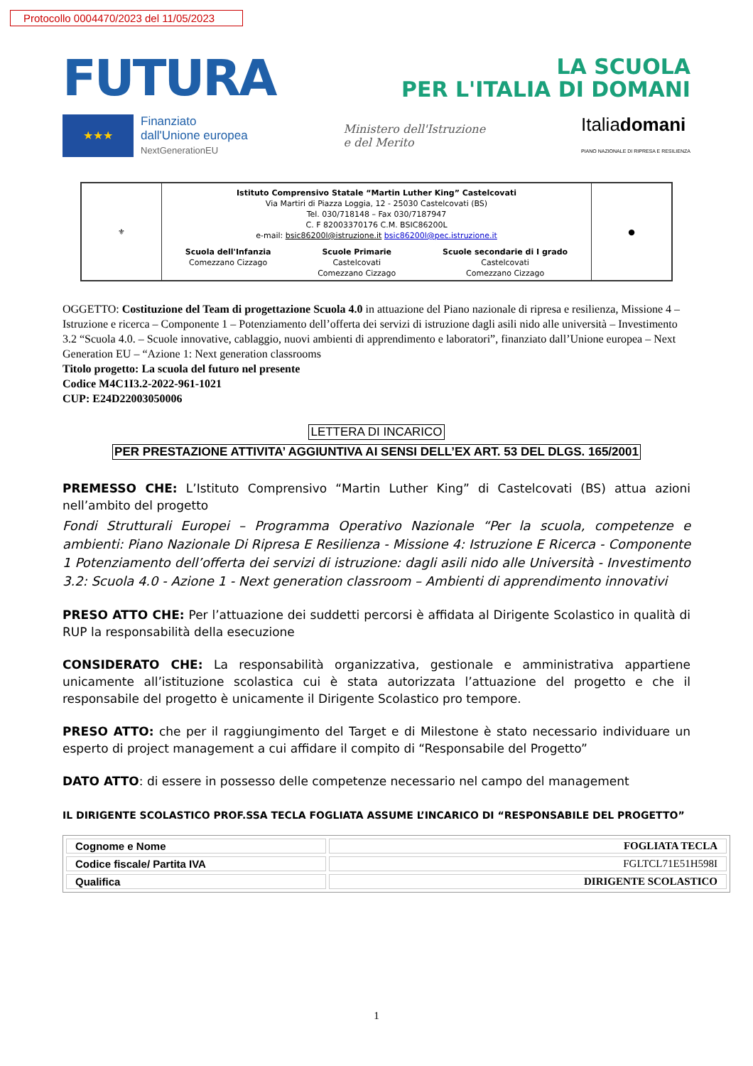Protocollo 0004470/2023 del 11/05/2023
FUTURA
LA SCUOLA
PER L'ITALIA DI DOMANI
★★★
Finanziato
dall'Unione europea
NextGenerationEU
Ministero dell'Istruzione
e del Merito
Italiadomani
PIANO NAZIONALE DI RIPRESA E RESILIENZA
⚜
Istituto Comprensivo Statale “Martin Luther King” Castelcovati
Via Martiri di Piazza Loggia, 12 - 25030 Castelcovati (BS)
Tel. 030/718148 – Fax 030/7187947
C. F 82003370176 C.M. BSIC86200L
e-mail: bsic86200l@istruzione.it bsic86200l@pec.istruzione.it
Scuola dell'Infanzia
Comezzano Cizzago
Scuole Primarie
Castelcovati
Comezzano Cizzago
Scuole secondarie di I grado
Castelcovati
Comezzano Cizzago
●
OGGETTO: Costituzione del Team di progettazione Scuola 4.0 in attuazione del Piano nazionale di ripresa e resilienza, Missione 4 – Istruzione e ricerca – Componente 1 – Potenziamento dell’offerta dei servizi di istruzione dagli asili nido alle università – Investimento 3.2 “Scuola 4.0. – Scuole innovative, cablaggio, nuovi ambienti di apprendimento e laboratori”, finanziato dall’Unione europea – Next Generation EU – “Azione 1: Next generation classrooms
Titolo progetto: La scuola del futuro nel presente
Codice M4C1I3.2-2022-961-1021
CUP: E24D22003050006
LETTERA DI INCARICO
PER PRESTAZIONE ATTIVITA’ AGGIUNTIVA AI SENSI DELL’EX ART. 53 DEL DLGS. 165/2001
PREMESSO CHE: L’Istituto Comprensivo “Martin Luther King” di Castelcovati (BS) attua azioni nell’ambito del progetto
Fondi Strutturali Europei – Programma Operativo Nazionale “Per la scuola, competenze e ambienti: Piano Nazionale Di Ripresa E Resilienza - Missione 4: Istruzione E Ricerca - Componente 1 Potenziamento dell’offerta dei servizi di istruzione: dagli asili nido alle Università - Investimento 3.2: Scuola 4.0 - Azione 1 - Next generation classroom – Ambienti di apprendimento innovativi
PRESO ATTO CHE: Per l’attuazione dei suddetti percorsi è affidata al Dirigente Scolastico in qualità di RUP la responsabilità della esecuzione
CONSIDERATO CHE: La responsabilità organizzativa, gestionale e amministrativa appartiene unicamente all’istituzione scolastica cui è stata autorizzata l’attuazione del progetto e che il responsabile del progetto è unicamente il Dirigente Scolastico pro tempore.
PRESO ATTO: che per il raggiungimento del Target e di Milestone è stato necessario individuare un esperto di project management a cui affidare il compito di “Responsabile del Progetto”
DATO ATTO: di essere in possesso delle competenze necessario nel campo del management
IL DIRIGENTE SCOLASTICO PROF.SSA TECLA FOGLIATA ASSUME L’INCARICO DI “RESPONSABILE DEL PROGETTO”
| Cognome e Nome | FOGLIATA TECLA |
| Codice fiscale/ Partita IVA | FGLTCL71E51H598I |
| Qualifica | DIRIGENTE SCOLASTICO |
1